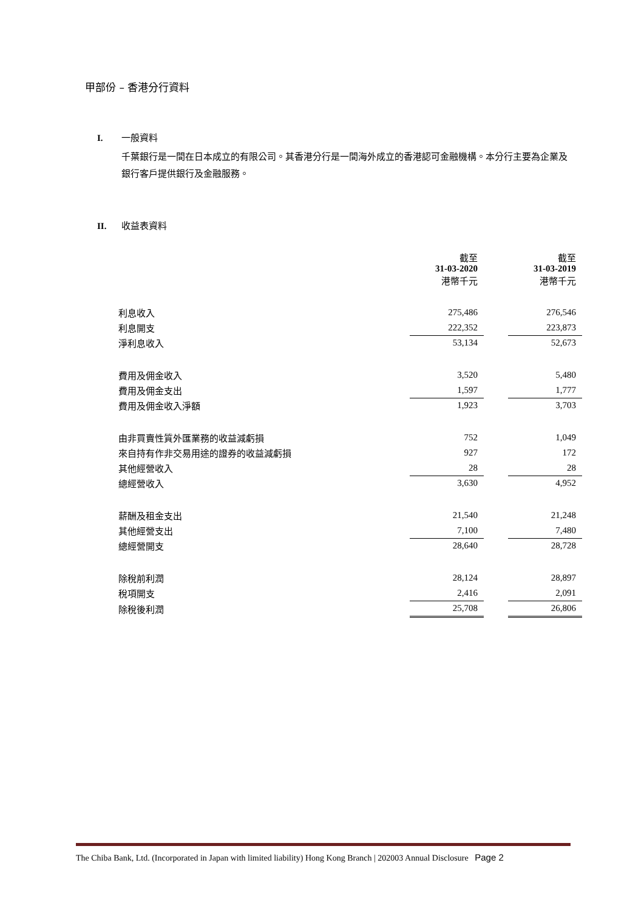甲部份 – 香港分行資料
I. 一般資料
千葉銀行是一間在日本成立的有限公司。其香港分行是一間海外成立的香港認可金融機構。本分行主要為企業及銀行客戶提供銀行及金融服務。
II. 收益表資料
| | 截至 31-03-2020 港幣千元 | | 截至 31-03-2019 港幣千元 |
| 利息收入 | 275,486 | | 276,546 |
| 利息開支 | 222,352 | | 223,873 |
| 淨利息收入 | 53,134 | | 52,673 |
| 費用及佣金收入 | 3,520 | | 5,480 |
| 費用及佣金支出 | 1,597 | | 1,777 |
| 費用及佣金收入淨額 | 1,923 | | 3,703 |
| 由非買賣性質外匯業務的收益減虧損 | 752 | | 1,049 |
| 來自持有作非交易用途的證券的收益減虧損 | 927 | | 172 |
| 其他經營收入 | 28 | | 28 |
| 總經營收入 | 3,630 | | 4,952 |
| 薪酬及租金支出 | 21,540 | | 21,248 |
| 其他經營支出 | 7,100 | | 7,480 |
| 總經營開支 | 28,640 | | 28,728 |
| 除稅前利潤 | 28,124 | | 28,897 |
| 稅項開支 | 2,416 | | 2,091 |
| 除稅後利潤 | 25,708 | | 26,806 |
The Chiba Bank, Ltd. (Incorporated in Japan with limited liability) Hong Kong Branch | 202003 Annual Disclosure Page 2